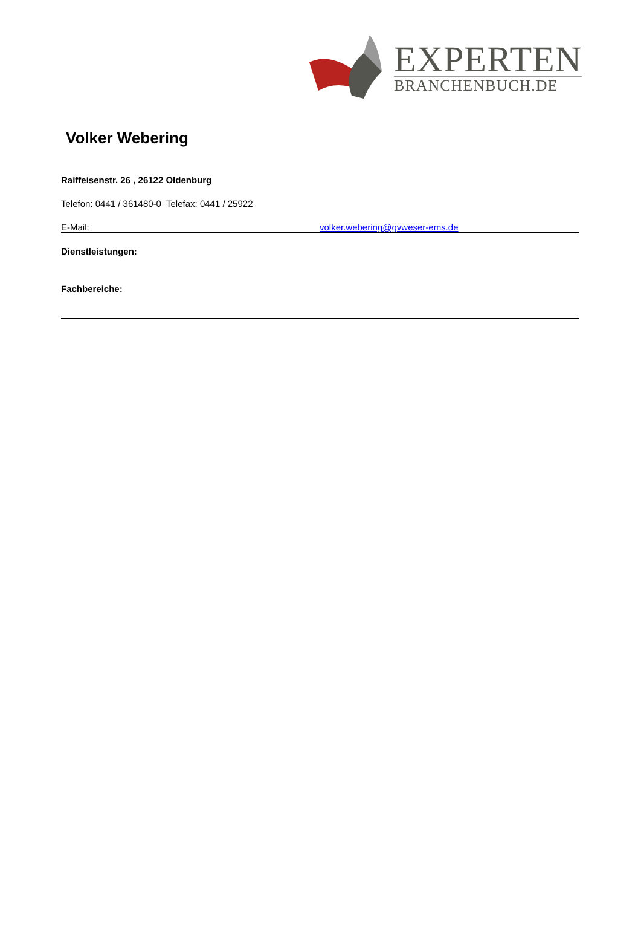EXPERTEN
BRANCHENBUCH.DE
Volker Webering
Raiffeisenstr. 26 , 26122 Oldenburg
Telefon: 0441 / 361480-0 Telefax: 0441 / 25922
E-Mail: volker.webering@gvweser-ems.de
Dienstleistungen:
Fachbereiche: